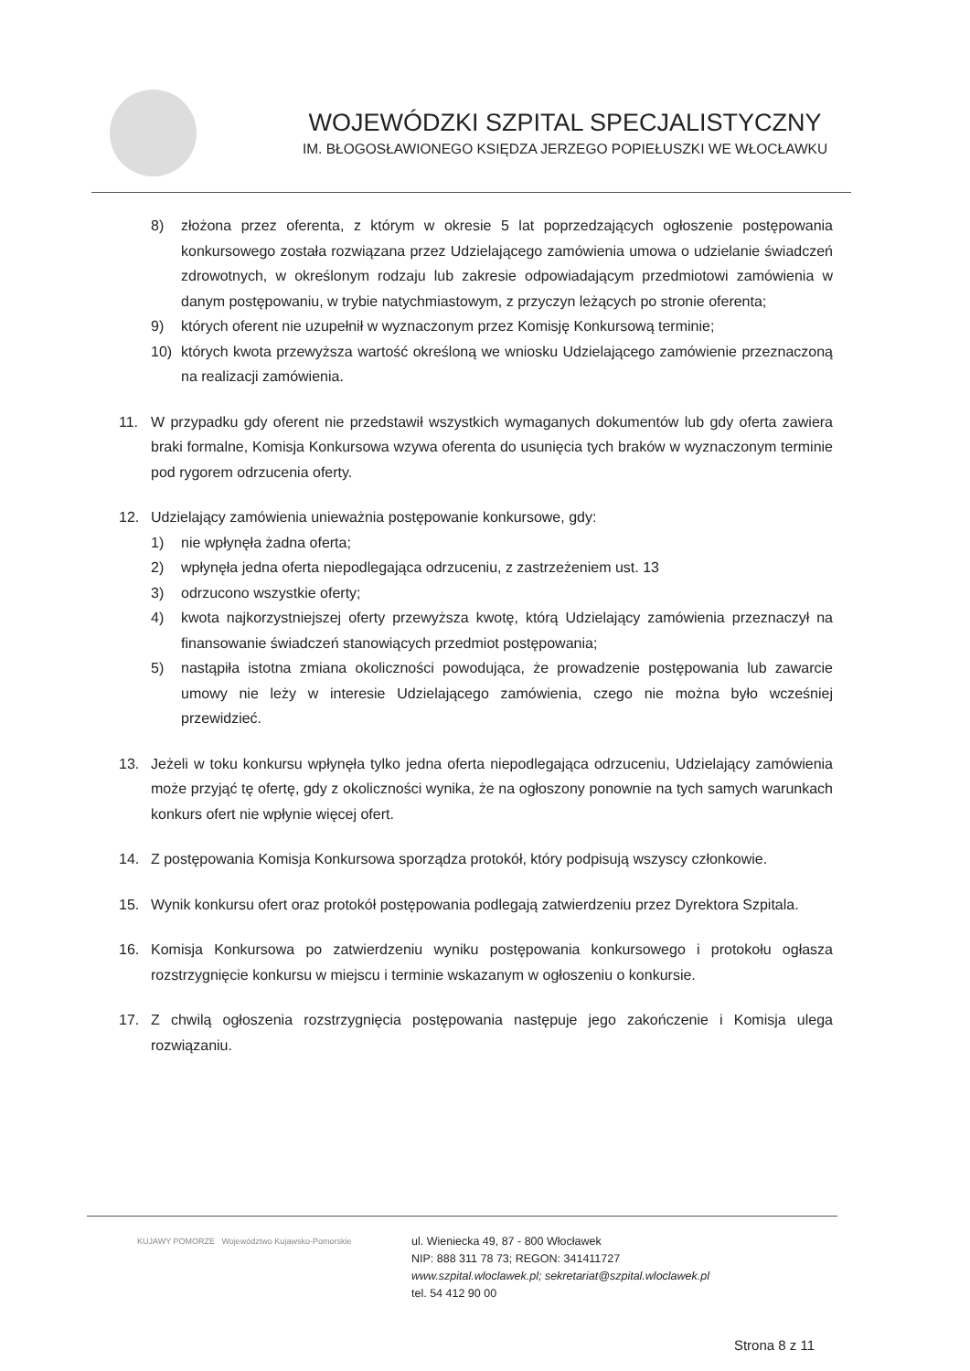WOJEWÓDZKI SZPITAL SPECJALISTYCZNY
IM. BŁOGOSŁAWIONEGO KSIĘDZA JERZEGO POPIEŁUSZKI WE WŁOCŁAWKU
8) złożona przez oferenta, z którym w okresie 5 lat poprzedzających ogłoszenie postępowania konkursowego została rozwiązana przez Udzielającego zamówienia umowa o udzielanie świadczeń zdrowotnych, w określonym rodzaju lub zakresie odpowiadającym przedmiotowi zamówienia w danym postępowaniu, w trybie natychmiastowym, z przyczyn leżących po stronie oferenta;
9) których oferent nie uzupełnił w wyznaczonym przez Komisję Konkursową terminie;
10) których kwota przewyższa wartość określoną we wniosku Udzielającego zamówienie przeznaczoną na realizacji zamówienia.
11. W przypadku gdy oferent nie przedstawił wszystkich wymaganych dokumentów lub gdy oferta zawiera braki formalne, Komisja Konkursowa wzywa oferenta do usunięcia tych braków w wyznaczonym terminie pod rygorem odrzucenia oferty.
12. Udzielający zamówienia unieważnia postępowanie konkursowe, gdy:
1) nie wpłynęła żadna oferta;
2) wpłynęła jedna oferta niepodlegająca odrzuceniu, z zastrzeżeniem ust. 13
3) odrzucono wszystkie oferty;
4) kwota najkorzystniejszej oferty przewyższa kwotę, którą Udzielający zamówienia przeznaczył na finansowanie świadczeń stanowiących przedmiot postępowania;
5) nastąpiła istotna zmiana okoliczności powodująca, że prowadzenie postępowania lub zawarcie umowy nie leży w interesie Udzielającego zamówienia, czego nie można było wcześniej przewidzieć.
13. Jeżeli w toku konkursu wpłynęła tylko jedna oferta niepodlegająca odrzuceniu, Udzielający zamówienia może przyjąć tę ofertę, gdy z okoliczności wynika, że na ogłoszony ponownie na tych samych warunkach konkurs ofert nie wpłynie więcej ofert.
14. Z postępowania Komisja Konkursowa sporządza protokół, który podpisują wszyscy członkowie.
15. Wynik konkursu ofert oraz protokół postępowania podlegają zatwierdzeniu przez Dyrektora Szpitala.
16. Komisja Konkursowa po zatwierdzeniu wyniku postępowania konkursowego i protokołu ogłasza rozstrzygnięcie konkursu w miejscu i terminie wskazanym w ogłoszeniu o konkursie.
17. Z chwilą ogłoszenia rozstrzygnięcia postępowania następuje jego zakończenie i Komisja ulega rozwiązaniu.
KUJAWY POMORZE Województwo Kujawsko-Pomorskie
ul. Wieniecka 49, 87 - 800 Włocławek
NIP: 888 311 78 73; REGON: 341411727
www.szpital.wloclawek.pl; sekretariat@szpital.wloclawek.pl
tel. 54 412 90 00
Strona 8 z 11